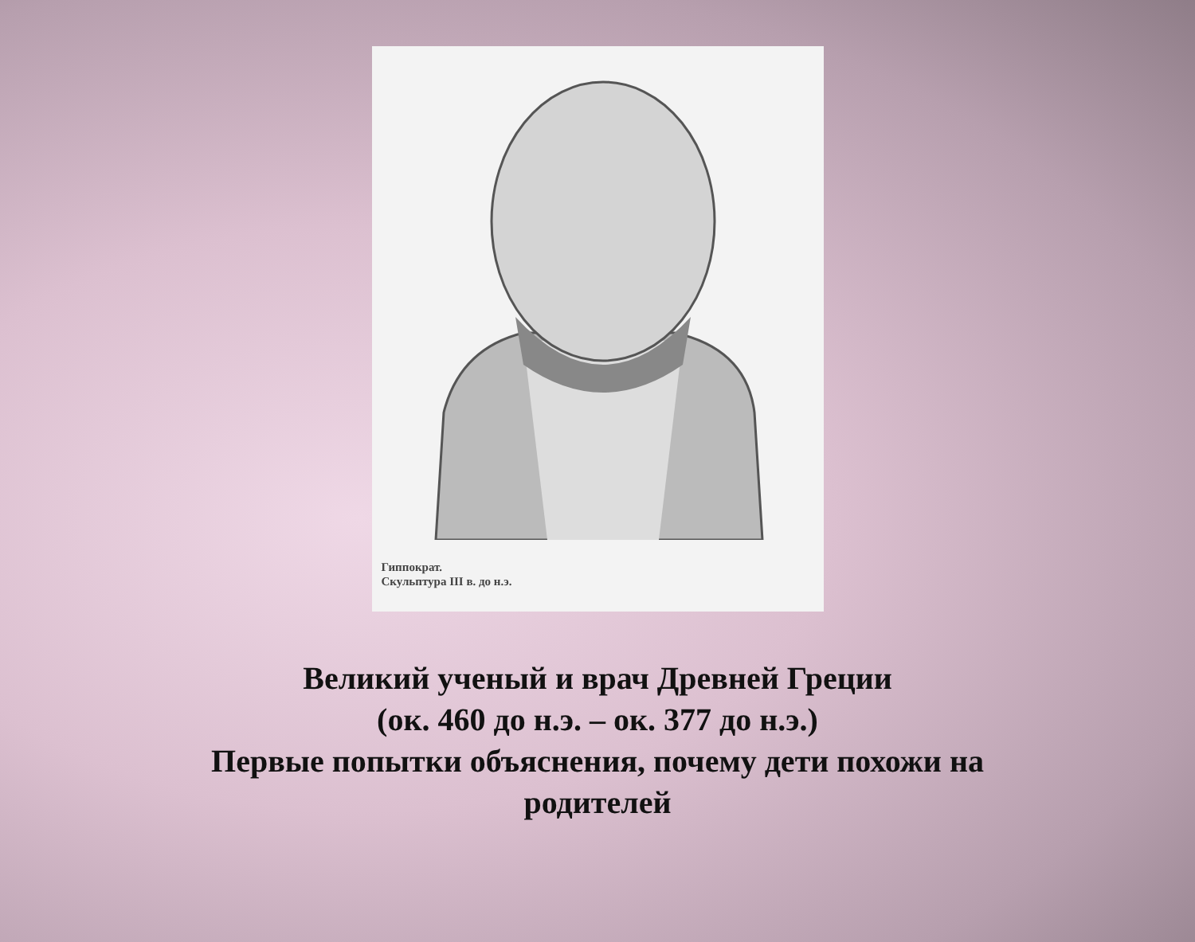Гиппократ.
Скульптура III в. до н.э.
Великий ученый и врач Древней Греции
(ок. 460 до н.э. – ок. 377 до н.э.)
Первые попытки объяснения, почему дети похожи на
родителей